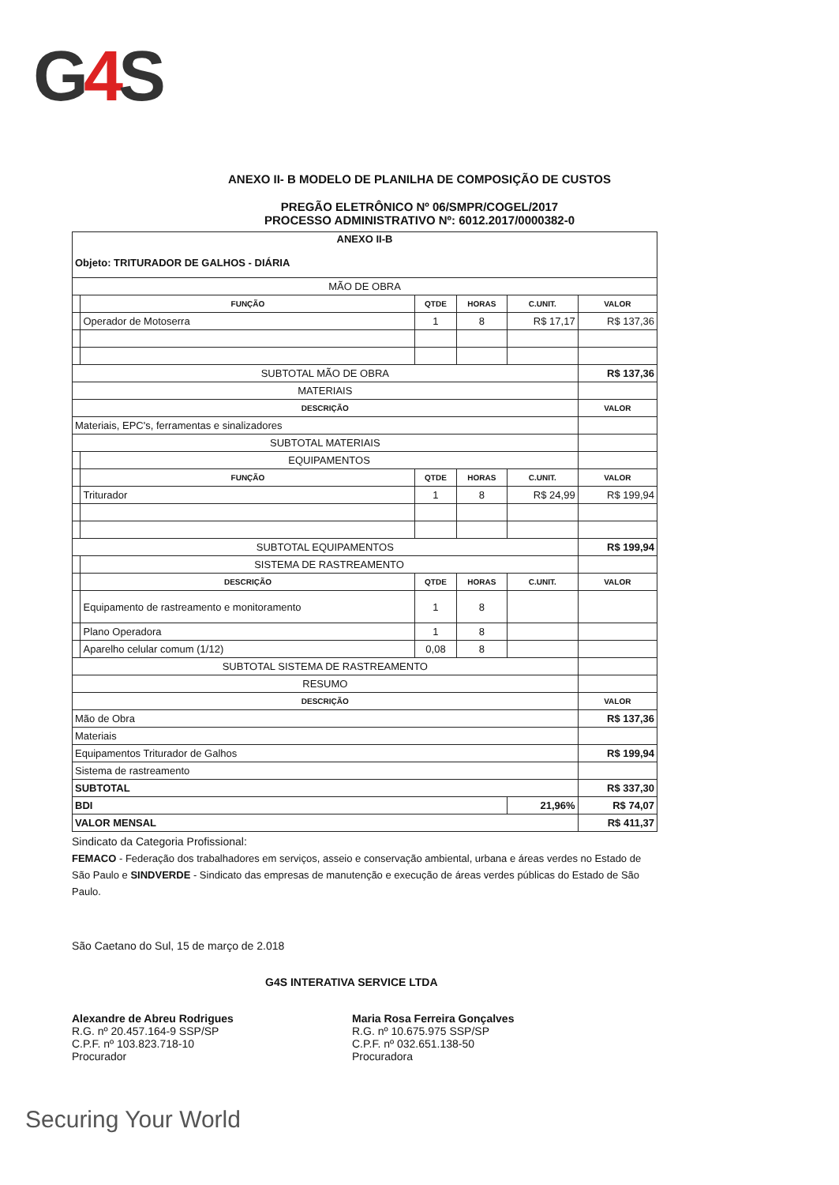G4 S
ANEXO II- B MODELO DE PLANILHA DE COMPOSIÇÃO DE CUSTOS
PREGÃO ELETRÔNICO Nº 06/SMPR/COGEL/2017
PROCESSO ADMINISTRATIVO Nº: 6012.2017/0000382-0
| ANEXO II-B Objeto: TRITURADOR DE GALHOS - DIÁRIA | | | | | |
| MÃO DE OBRA | | | | | |
| | FUNÇÃO | QTDE | HORAS | C.UNIT. | VALOR |
| | Operador de Motoserra | 1 | 8 | R$ 17,17 | R$ 137,36 |
| SUBTOTAL MÃO DE OBRA | | | | | R$ 137,36 |
| MATERIAIS | | | | | |
| DESCRIÇÃO | | | | | VALOR |
| Materiais, EPC's, ferramentas e sinalizadores | | | | | |
| SUBTOTAL MATERIAIS | | | | | |
| | EQUIPAMENTOS | | | | |
| | FUNÇÃO | QTDE | HORAS | C.UNIT. | VALOR |
| | Triturador | 1 | 8 | R$ 24,99 | R$ 199,94 |
| SUBTOTAL EQUIPAMENTOS | | | | | R$ 199,94 |
| | SISTEMA DE RASTREAMENTO | | | | |
| | DESCRIÇÃO | QTDE | HORAS | C.UNIT. | VALOR |
| | Equipamento de rastreamento e monitoramento | 1 | 8 | | |
| | Plano Operadora | 1 | 8 | | |
| | Aparelho celular comum (1/12) | 0,08 | 8 | | |
| SUBTOTAL SISTEMA DE RASTREAMENTO | | | | | |
| RESUMO | | | | | |
| DESCRIÇÃO | | | | | VALOR |
| Mão de Obra | | | | | R$ 137,36 |
| Materiais | | | | | |
| Equipamentos Triturador de Galhos | | | | | R$ 199,94 |
| Sistema de rastreamento | | | | | |
| SUBTOTAL | | | | | R$ 337,30 |
| BDI | | | | 21,96% | R$ 74,07 |
| VALOR MENSAL | | | | | R$ 411,37 |
Sindicato da Categoria Profissional:
FEMACO - Federação dos trabalhadores em serviços, asseio e conservação ambiental, urbana e áreas verdes no Estado de São Paulo e SINDVERDE - Sindicato das empresas de manutenção e execução de áreas verdes públicas do Estado de São Paulo.
São Caetano do Sul, 15 de março de 2.018
G4S INTERATIVA SERVICE LTDA
Alexandre de Abreu Rodrigues
R.G. nº 20.457.164-9 SSP/SP
C.P.F. nº 103.823.718-10
Procurador
Maria Rosa Ferreira Gonçalves
R.G. nº 10.675.975 SSP/SP
C.P.F. nº 032.651.138-50
Procuradora
Securing Your World